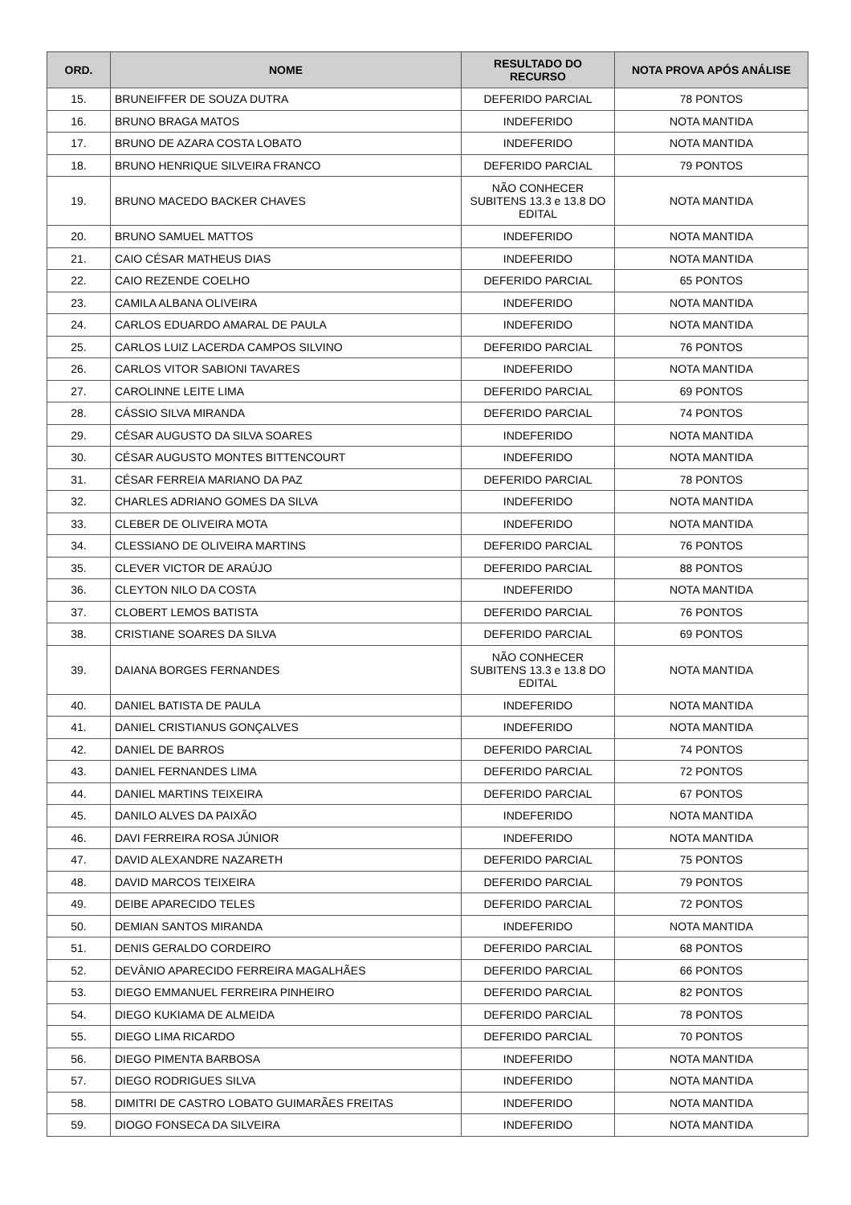| ORD. | NOME | RESULTADO DO RECURSO | NOTA PROVA APÓS ANÁLISE |
| --- | --- | --- | --- |
| 15. | BRUNEIFFER DE SOUZA DUTRA | DEFERIDO PARCIAL | 78 PONTOS |
| 16. | BRUNO BRAGA MATOS | INDEFERIDO | NOTA MANTIDA |
| 17. | BRUNO DE AZARA COSTA LOBATO | INDEFERIDO | NOTA MANTIDA |
| 18. | BRUNO HENRIQUE SILVEIRA FRANCO | DEFERIDO PARCIAL | 79 PONTOS |
| 19. | BRUNO MACEDO BACKER CHAVES | NÃO CONHECER SUBITENS 13.3 e 13.8 DO EDITAL | NOTA MANTIDA |
| 20. | BRUNO SAMUEL MATTOS | INDEFERIDO | NOTA MANTIDA |
| 21. | CAIO CÉSAR MATHEUS DIAS | INDEFERIDO | NOTA MANTIDA |
| 22. | CAIO REZENDE COELHO | DEFERIDO PARCIAL | 65 PONTOS |
| 23. | CAMILA ALBANA OLIVEIRA | INDEFERIDO | NOTA MANTIDA |
| 24. | CARLOS EDUARDO AMARAL DE PAULA | INDEFERIDO | NOTA MANTIDA |
| 25. | CARLOS LUIZ LACERDA CAMPOS SILVINO | DEFERIDO PARCIAL | 76 PONTOS |
| 26. | CARLOS VITOR SABIONI TAVARES | INDEFERIDO | NOTA MANTIDA |
| 27. | CAROLINNE LEITE LIMA | DEFERIDO PARCIAL | 69 PONTOS |
| 28. | CÁSSIO SILVA MIRANDA | DEFERIDO PARCIAL | 74 PONTOS |
| 29. | CÉSAR AUGUSTO DA SILVA SOARES | INDEFERIDO | NOTA MANTIDA |
| 30. | CÉSAR AUGUSTO MONTES BITTENCOURT | INDEFERIDO | NOTA MANTIDA |
| 31. | CÉSAR FERREIA MARIANO DA PAZ | DEFERIDO PARCIAL | 78 PONTOS |
| 32. | CHARLES ADRIANO GOMES DA SILVA | INDEFERIDO | NOTA MANTIDA |
| 33. | CLEBER DE OLIVEIRA MOTA | INDEFERIDO | NOTA MANTIDA |
| 34. | CLESSIANO DE OLIVEIRA MARTINS | DEFERIDO PARCIAL | 76 PONTOS |
| 35. | CLEVER VICTOR DE ARAÚJO | DEFERIDO PARCIAL | 88 PONTOS |
| 36. | CLEYTON NILO DA COSTA | INDEFERIDO | NOTA MANTIDA |
| 37. | CLOBERT LEMOS BATISTA | DEFERIDO PARCIAL | 76 PONTOS |
| 38. | CRISTIANE SOARES DA SILVA | DEFERIDO PARCIAL | 69 PONTOS |
| 39. | DAIANA BORGES FERNANDES | NÃO CONHECER SUBITENS 13.3 e 13.8 DO EDITAL | NOTA MANTIDA |
| 40. | DANIEL BATISTA DE PAULA | INDEFERIDO | NOTA MANTIDA |
| 41. | DANIEL CRISTIANUS GONÇALVES | INDEFERIDO | NOTA MANTIDA |
| 42. | DANIEL DE BARROS | DEFERIDO PARCIAL | 74 PONTOS |
| 43. | DANIEL FERNANDES LIMA | DEFERIDO PARCIAL | 72 PONTOS |
| 44. | DANIEL MARTINS TEIXEIRA | DEFERIDO PARCIAL | 67 PONTOS |
| 45. | DANILO ALVES DA PAIXÃO | INDEFERIDO | NOTA MANTIDA |
| 46. | DAVI FERREIRA ROSA JÚNIOR | INDEFERIDO | NOTA MANTIDA |
| 47. | DAVID ALEXANDRE NAZARETH | DEFERIDO PARCIAL | 75 PONTOS |
| 48. | DAVID MARCOS TEIXEIRA | DEFERIDO PARCIAL | 79 PONTOS |
| 49. | DEIBE APARECIDO TELES | DEFERIDO PARCIAL | 72 PONTOS |
| 50. | DEMIAN SANTOS MIRANDA | INDEFERIDO | NOTA MANTIDA |
| 51. | DENIS GERALDO CORDEIRO | DEFERIDO PARCIAL | 68 PONTOS |
| 52. | DEVÂNIO APARECIDO FERREIRA MAGALHÃES | DEFERIDO PARCIAL | 66 PONTOS |
| 53. | DIEGO EMMANUEL FERREIRA PINHEIRO | DEFERIDO PARCIAL | 82 PONTOS |
| 54. | DIEGO KUKIAMA DE ALMEIDA | DEFERIDO PARCIAL | 78 PONTOS |
| 55. | DIEGO LIMA RICARDO | DEFERIDO PARCIAL | 70 PONTOS |
| 56. | DIEGO PIMENTA BARBOSA | INDEFERIDO | NOTA MANTIDA |
| 57. | DIEGO RODRIGUES SILVA | INDEFERIDO | NOTA MANTIDA |
| 58. | DIMITRI DE CASTRO LOBATO GUIMARÃES FREITAS | INDEFERIDO | NOTA MANTIDA |
| 59. | DIOGO FONSECA DA SILVEIRA | INDEFERIDO | NOTA MANTIDA |